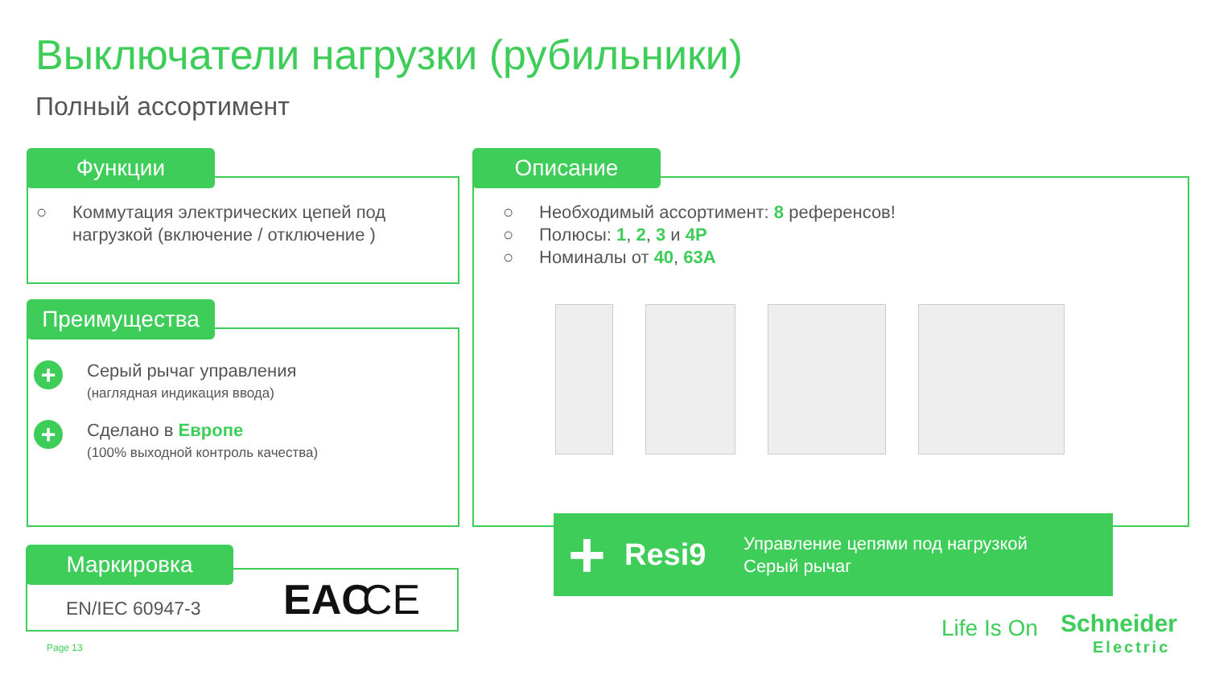Выключатели нагрузки (рубильники)
Полный ассортимент
Функции
○ Коммутация электрических цепей под нагрузкой (включение / отключение )
Преимущества
+
Серый рычаг управления
(наглядная индикация ввода)
+
Сделано в Европе
(100% выходной контроль качества)
Маркировка
EN/IEC 60947-3 EAC CE
Описание
○ Необходимый ассортимент: 8 референсов!
○ Полюсы: 1, 2, 3 и 4P
○ Номиналы от 40, 63A
+ Resi9 Управление цепями под нагрузкой
Серый рычаг
Page 13
Life Is On
Schneider
Electric